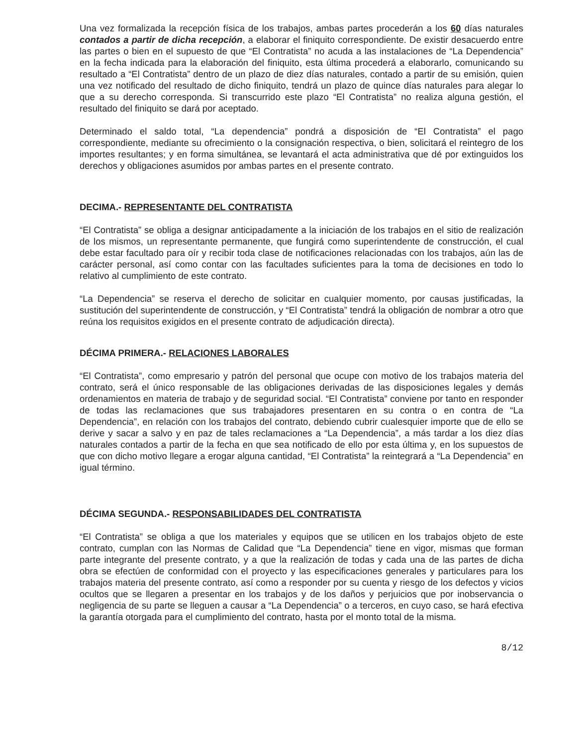Una vez formalizada la recepción física de los trabajos, ambas partes procederán a los 60 días naturales contados a partir de dicha recepción, a elaborar el finiquito correspondiente. De existir desacuerdo entre las partes o bien en el supuesto de que “El Contratista” no acuda a las instalaciones de “La Dependencia” en la fecha indicada para la elaboración del finiquito, esta última procederá a elaborarlo, comunicando su resultado a “El Contratista” dentro de un plazo de diez días naturales, contado a partir de su emisión, quien una vez notificado del resultado de dicho finiquito, tendrá un plazo de quince días naturales para alegar lo que a su derecho corresponda. Si transcurrido este plazo “El Contratista” no realiza alguna gestión, el resultado del finiquito se dará por aceptado.
Determinado el saldo total, “La dependencia” pondrá a disposición de “El Contratista” el pago correspondiente, mediante su ofrecimiento o la consignación respectiva, o bien, solicitará el reintegro de los importes resultantes; y en forma simultánea, se levantará el acta administrativa que dé por extinguidos los derechos y obligaciones asumidos por ambas partes en el presente contrato.
DECIMA.- REPRESENTANTE DEL CONTRATISTA
“El Contratista” se obliga a designar anticipadamente a la iniciación de los trabajos en el sitio de realización de los mismos, un representante permanente, que fungirá como superintendente de construcción, el cual debe estar facultado para oír y recibir toda clase de notificaciones relacionadas con los trabajos, aún las de carácter personal, así como contar con las facultades suficientes para la toma de decisiones en todo lo relativo al cumplimiento de este contrato.
“La Dependencia” se reserva el derecho de solicitar en cualquier momento, por causas justificadas, la sustitución del superintendente de construcción, y “El Contratista” tendrá la obligación de nombrar a otro que reúna los requisitos exigidos en el presente contrato de adjudicación directa).
DÉCIMA PRIMERA.- RELACIONES LABORALES
“El Contratista”, como empresario y patrón del personal que ocupe con motivo de los trabajos materia del contrato, será el único responsable de las obligaciones derivadas de las disposiciones legales y demás ordenamientos en materia de trabajo y de seguridad social. “El Contratista” conviene por tanto en responder de todas las reclamaciones que sus trabajadores presentaren en su contra o en contra de “La Dependencia”, en relación con los trabajos del contrato, debiendo cubrir cualesquier importe que de ello se derive y sacar a salvo y en paz de tales reclamaciones a “La Dependencia”, a más tardar a los diez días naturales contados a partir de la fecha en que sea notificado de ello por esta última y, en los supuestos de que con dicho motivo llegare a erogar alguna cantidad, “El Contratista” la reintegrará a “La Dependencia” en igual término.
DÉCIMA SEGUNDA.- RESPONSABILIDADES DEL CONTRATISTA
“El Contratista” se obliga a que los materiales y equipos que se utilicen en los trabajos objeto de este contrato, cumplan con las Normas de Calidad que “La Dependencia” tiene en vigor, mismas que forman parte integrante del presente contrato, y a que la realización de todas y cada una de las partes de dicha obra se efectúen de conformidad con el proyecto y las especificaciones generales y particulares para los trabajos materia del presente contrato, así como a responder por su cuenta y riesgo de los defectos y vicios ocultos que se llegaren a presentar en los trabajos y de los daños y perjuicios que por inobservancia o negligencia de su parte se lleguen a causar a “La Dependencia” o a terceros, en cuyo caso, se hará efectiva la garantía otorgada para el cumplimiento del contrato, hasta por el monto total de la misma.
8/12